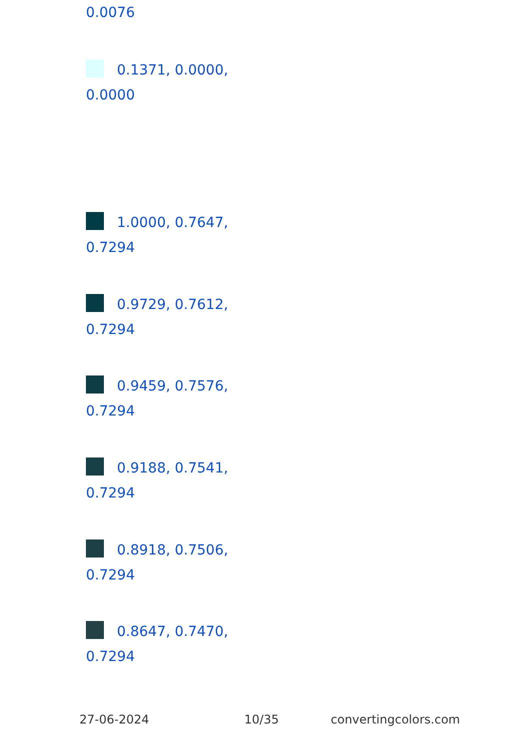0.0076
0.1371, 0.0000, 0.0000
1.0000, 0.7647, 0.7294
0.9729, 0.7612, 0.7294
0.9459, 0.7576, 0.7294
0.9188, 0.7541, 0.7294
0.8918, 0.7506, 0.7294
0.8647, 0.7470, 0.7294
27-06-2024 10/35 convertingcolors.com